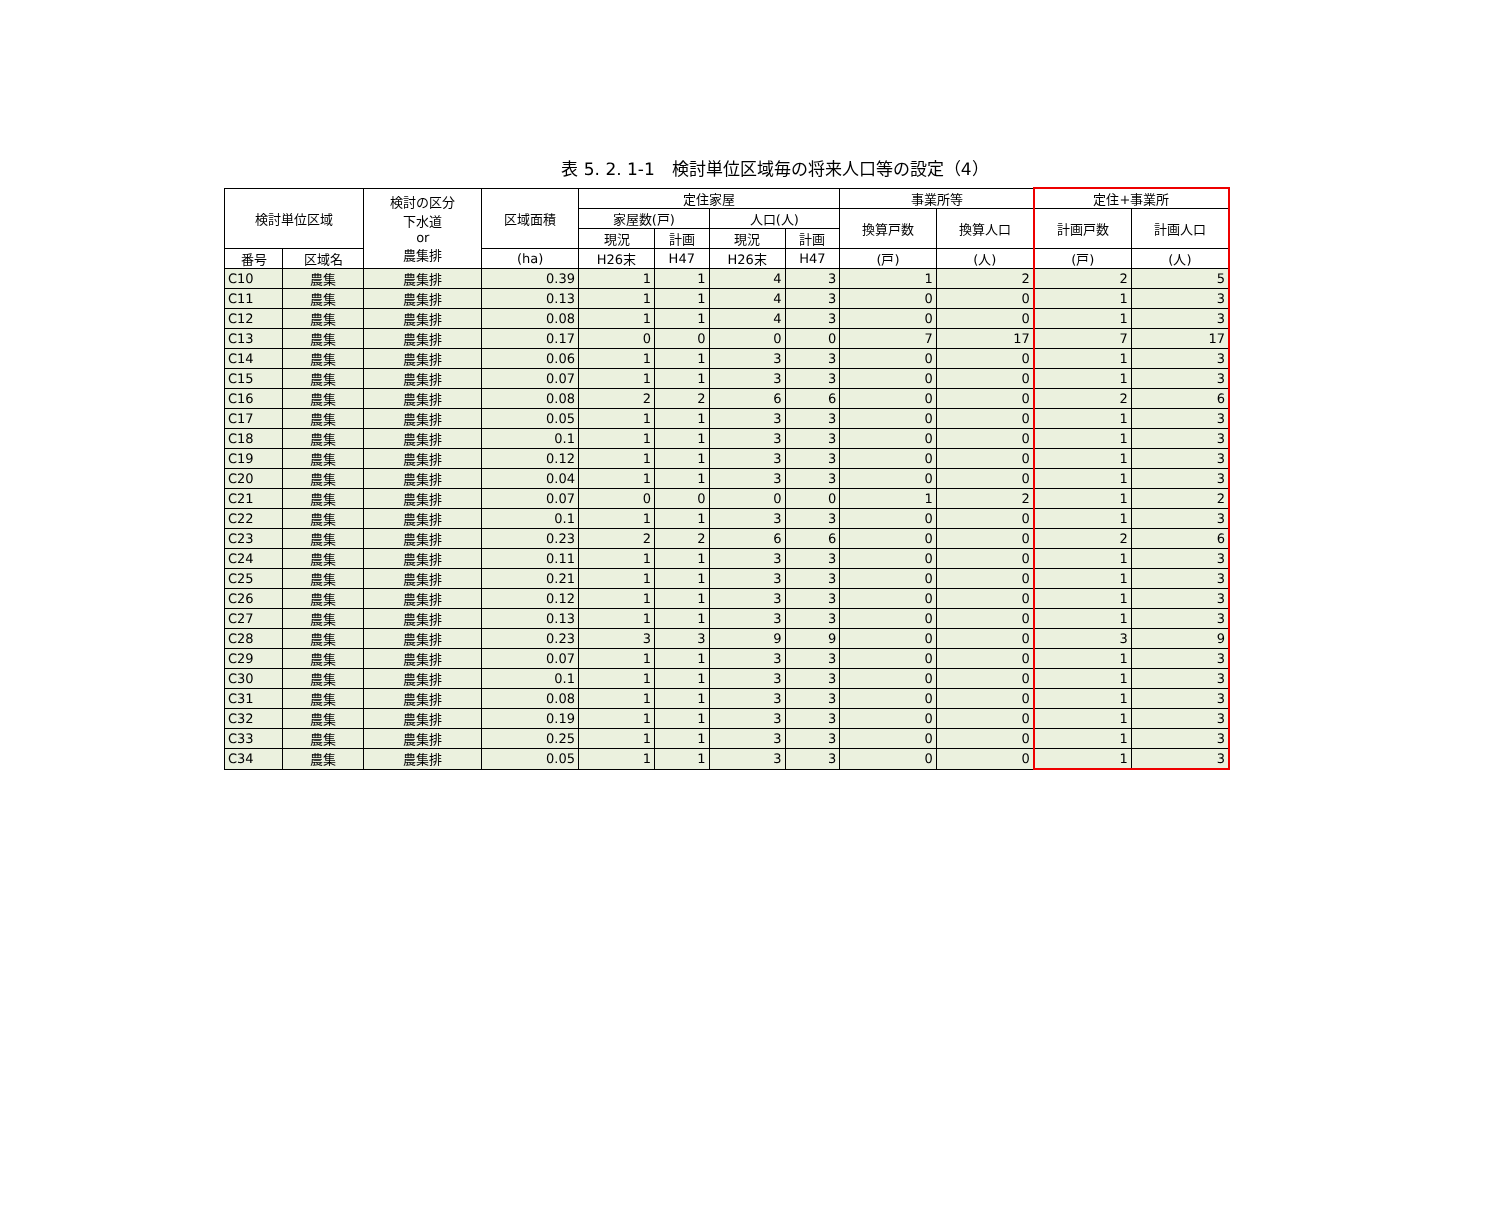表 5. 2. 1-1　検討単位区域毎の将来人口等の設定（4）
| 検討単位区域 | | 検討の区分 下水道 or 農集排 | 区域面積 | 定住家屋 | | | | 事業所等 | | 定住+事業所 | |
| --- | --- | --- | --- | --- | --- | --- | --- | --- | --- | --- | --- |
| | | | | 家屋数(戸) | | 人口(人) | | 換算戸数 | 換算人口 | 計画戸数 | 計画人口 |
| | | | | 現況 | 計画 | 現況 | 計画 | | | | |
| 番号 | 区域名 | | (ha) | H26末 | H47 | H26末 | H47 | (戸) | (人) | (戸) | (人) |
| C10 | 農集 | 農集排 | 0.39 | 1 | 1 | 4 | 3 | 1 | 2 | 2 | 5 |
| C11 | 農集 | 農集排 | 0.13 | 1 | 1 | 4 | 3 | 0 | 0 | 1 | 3 |
| C12 | 農集 | 農集排 | 0.08 | 1 | 1 | 4 | 3 | 0 | 0 | 1 | 3 |
| C13 | 農集 | 農集排 | 0.17 | 0 | 0 | 0 | 0 | 7 | 17 | 7 | 17 |
| C14 | 農集 | 農集排 | 0.06 | 1 | 1 | 3 | 3 | 0 | 0 | 1 | 3 |
| C15 | 農集 | 農集排 | 0.07 | 1 | 1 | 3 | 3 | 0 | 0 | 1 | 3 |
| C16 | 農集 | 農集排 | 0.08 | 2 | 2 | 6 | 6 | 0 | 0 | 2 | 6 |
| C17 | 農集 | 農集排 | 0.05 | 1 | 1 | 3 | 3 | 0 | 0 | 1 | 3 |
| C18 | 農集 | 農集排 | 0.1 | 1 | 1 | 3 | 3 | 0 | 0 | 1 | 3 |
| C19 | 農集 | 農集排 | 0.12 | 1 | 1 | 3 | 3 | 0 | 0 | 1 | 3 |
| C20 | 農集 | 農集排 | 0.04 | 1 | 1 | 3 | 3 | 0 | 0 | 1 | 3 |
| C21 | 農集 | 農集排 | 0.07 | 0 | 0 | 0 | 0 | 1 | 2 | 1 | 2 |
| C22 | 農集 | 農集排 | 0.1 | 1 | 1 | 3 | 3 | 0 | 0 | 1 | 3 |
| C23 | 農集 | 農集排 | 0.23 | 2 | 2 | 6 | 6 | 0 | 0 | 2 | 6 |
| C24 | 農集 | 農集排 | 0.11 | 1 | 1 | 3 | 3 | 0 | 0 | 1 | 3 |
| C25 | 農集 | 農集排 | 0.21 | 1 | 1 | 3 | 3 | 0 | 0 | 1 | 3 |
| C26 | 農集 | 農集排 | 0.12 | 1 | 1 | 3 | 3 | 0 | 0 | 1 | 3 |
| C27 | 農集 | 農集排 | 0.13 | 1 | 1 | 3 | 3 | 0 | 0 | 1 | 3 |
| C28 | 農集 | 農集排 | 0.23 | 3 | 3 | 9 | 9 | 0 | 0 | 3 | 9 |
| C29 | 農集 | 農集排 | 0.07 | 1 | 1 | 3 | 3 | 0 | 0 | 1 | 3 |
| C30 | 農集 | 農集排 | 0.1 | 1 | 1 | 3 | 3 | 0 | 0 | 1 | 3 |
| C31 | 農集 | 農集排 | 0.08 | 1 | 1 | 3 | 3 | 0 | 0 | 1 | 3 |
| C32 | 農集 | 農集排 | 0.19 | 1 | 1 | 3 | 3 | 0 | 0 | 1 | 3 |
| C33 | 農集 | 農集排 | 0.25 | 1 | 1 | 3 | 3 | 0 | 0 | 1 | 3 |
| C34 | 農集 | 農集排 | 0.05 | 1 | 1 | 3 | 3 | 0 | 0 | 1 | 3 |